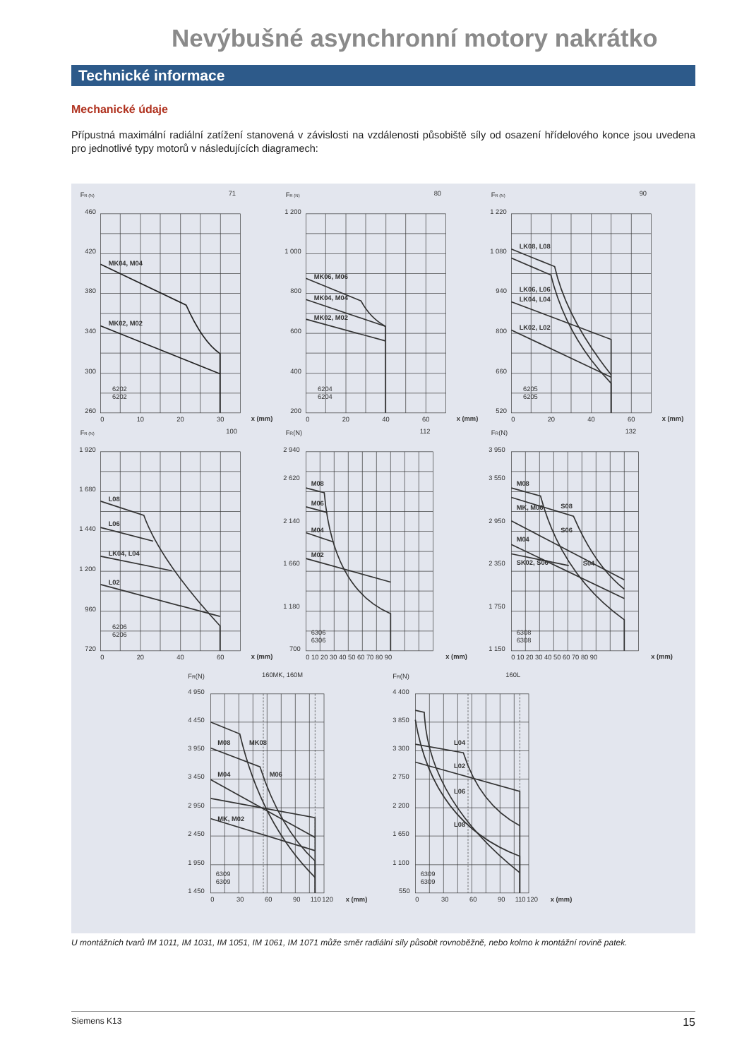Nevýbušné asynchronní motory nakrátko
Technické informace
Mechanické údaje
Přípustná maximální radiální zatížení stanovená v závislosti na vzdálenosti působiště síly od osazení hřídelového konce jsou uvedena pro jednotlivé typy motorů v následujících diagramech:
FR (N)
71
460
420
380
340
300
260
0
10
20
30
x (mm)
MK04, M04
MK02, M02
6202
6202
FR (N)
80
1 200
1 000
800
600
400
200
0
20
40
60
x (mm)
MK06, M06
MK04, M04
MK02, M02
6204
6204
FR (N)
90
1 220
1 080
940
800
660
520
0
20
40
60
x (mm)
LK08, L08
LK06, L06
LK04, L04
LK02, L02
6205
6205
FR (N)
100
1 920
1 680
1 440
1 200
960
720
0
20
40
60
x (mm)
L08
L06
LK04, L04
L02
6206
6206
FR(N)
112
2 940
2 620
2 140
1 660
1 180
700
0 10 20 30 40 50 60 70 80 90
x (mm)
M08
M06
M04
M02
6306
6306
FR(N)
132
3 950
3 550
2 950
2 350
1 750
1 150
0 10 20 30 40 50 60 70 80 90
x (mm)
M08
MK, M06
S08
S06
M04
SK02, S06
S04
6308
6308
FR(N)
160MK, 160M
4 950
4 450
3 950
3 450
2 950
2 450
1 950
1 450
0
30
60
90
110
120
x (mm)
M08
MK08
M04
M06
MK, M02
6309
6309
FR(N)
160L
4 400
3 850
3 300
2 750
2 200
1 650
1 100
550
0
30
60
90
110
120
x (mm)
L04
L02
L06
L08
6309
6309
U montážních tvarů IM 1011, IM 1031, IM 1051, IM 1061, IM 1071 může směr radiální síly působit rovnoběžně, nebo kolmo k montážní rovině patek.
Siemens K13 15